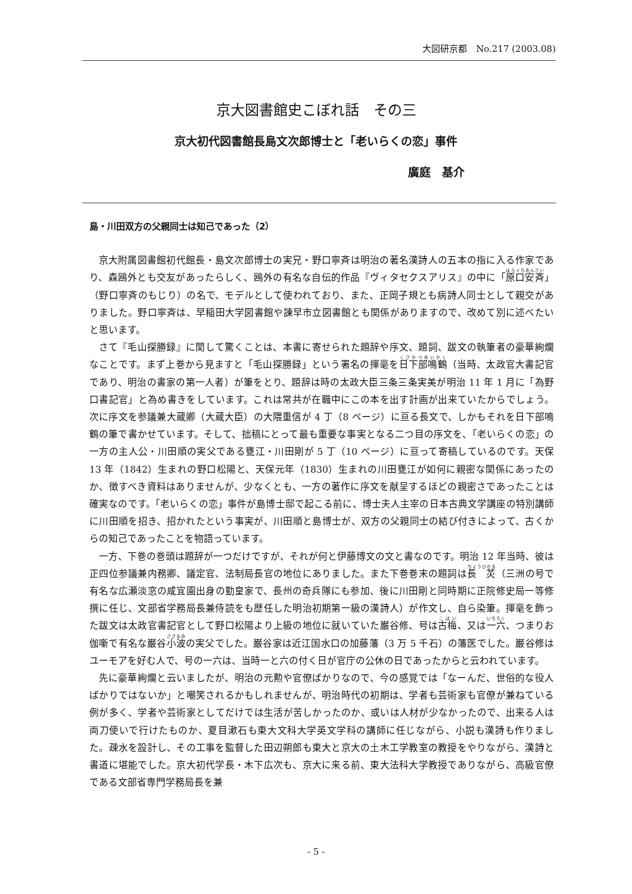大図研京都　No.217 (2003.08)
京大図書館史こぼれ話　その三
京大初代図書館長島文次郎博士と「老いらくの恋」事件
廣庭　基介
島・川田双方の父親同士は知己であった（2）
京大附属図書館初代館長・島文次郎博士の実兄・野口寧斉は明治の著名漢詩人の五本の指に入る作家であり、森鴎外とも交友があったらしく、鴎外の有名な自伝的作品『ヴィタセクスアリス』の中に「原口安斉」（野口寧斉のもじり）の名で、モデルとして使われており、また、正岡子規とも病詩人同士として親交がありました。野口寧斉は、早稲田大学図書館や諫早市立図書館とも関係がありますので、改めて別に述べたいと思います。
さて『毛山探勝録』に関して驚くことは、本書に寄せられた題辞や序文、題詞、跋文の執筆者の豪華絢爛なことです。まず上巻から見ますと「毛山探勝録」という署名の揮毫を日下部鳴鶴（当時、太政官大書記官であり、明治の書家の第一人者）が筆をとり、題辞は時の太政大臣三条三条実美が明治 11 年 1 月に「為野口書記官」と為め書きをしています。これは常共が在職中にこの本を出す計画が出来ていたからでしょう。次に序文を参議兼大蔵卿（大蔵大臣）の大隈重信が 4 丁（8 ページ）に亘る長文で、しかもそれを日下部鳴鶴の筆で書かせています。そして、拙稿にとって最も重要な事実となる二つ目の序文を、「老いらくの恋」の一方の主人公・川田順の実父である甕江・川田剛が 5 丁（10 ページ）に亘って寄稿しているのです。天保 13 年（1842）生まれの野口松陽と、天保元年（1830）生まれの川田甕江が如何に親密な関係にあったのか、徴すべき資料はありませんが、少なくとも、一方の著作に序文を献呈するほどの親密さであったことは確実なのです。「老いらくの恋」事件が島博士邸で起こる前に、博士夫人主宰の日本古典文学講座の特別講師に川田順を招き、招かれたという事実が、川田順と島博士が、双方の父親同士の結び付きによって、古くからの知己であったことを物語っています。
一方、下巻の巻頭は題辞が一つだけですが、それが何と伊藤博文の文と書なのです。明治 12 年当時、彼は正四位参議兼内務卿、議定官、法制局長官の地位にありました。また下巻巻末の題詞は長　炗（三洲の号で有名な広瀬淡窓の咸宜園出身の勤皇家で、長州の奇兵隊にも参加、後に川田剛と同時期に正院修史局一等修撰に任じ、文部省学務局長兼侍読をも歴任した明治初期第一級の漢詩人）が作文し、自ら染筆。揮毫を飾った跋文は太政官書記官として野口松陽より上級の地位に就いていた巌谷修、号は古梅、又は一六、つまりお伽噺で有名な巌谷小波の実父でした。巌谷家は近江国水口の加藤藩（3 万 5 千石）の藩医でした。巌谷修はユーモアを好む人で、号の一六は、当時一と六の付く日が官庁の公休の日であったからと云われています。
先に豪華絢爛と云いましたが、明治の元勲や官僚ばかりなので、今の感覚では「なーんだ、世俗的な役人ばかりではないか」と嘲笑されるかもしれませんが、明治時代の初期は、学者も芸術家も官僚が兼ねている例が多く、学者や芸術家としてだけでは生活が苦しかったのか、或いは人材が少なかったので、出来る人は両刀使いで行けたものか、夏目漱石も東大文科大学英文学科の講師に任じながら、小説も漢詩も作りました。疎水を設計し、その工事を監督した田辺朔郎も東大と京大の土木工学教室の教授をやりながら、漢詩と書道に堪能でした。京大初代学長・木下広次も、京大に来る前、東大法科大学教授でありながら、高級官僚である文部省専門学務局長を兼
- 5 -